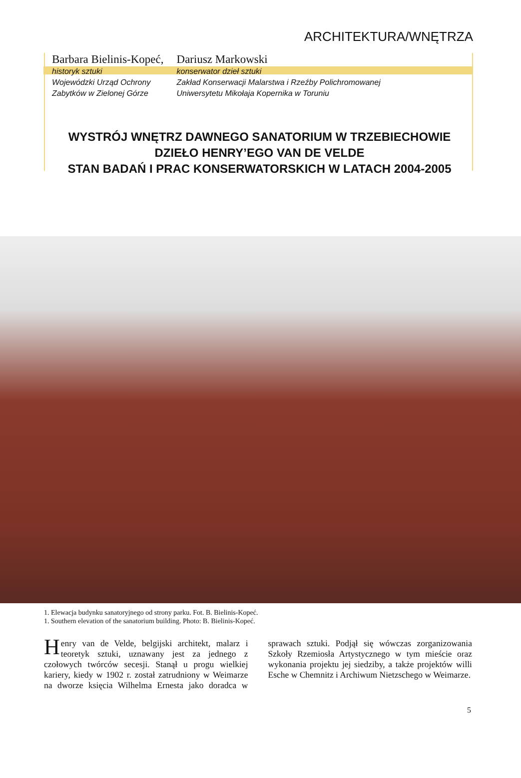ARCHITEKTURA/WNĘTRZA
Barbara Bielinis-Kopeć,
historyk sztuki
Wojewódzki Urząd Ochrony
Zabytków w Zielonej Górze
Dariusz Markowski
konserwator dzieł sztuki
Zakład Konserwacji Malarstwa i Rzeźby Polichromowanej
Uniwersytetu Mikołaja Kopernika w Toruniu
WYSTRÓJ WNĘTRZ DAWNEGO SANATORIUM W TRZEBIECHOWIE
DZIEŁO HENRY’EGO VAN DE VELDE
STAN BADAŃ I PRAC KONSERWATORSKICH W LATACH 2004-2005
1. Elewacja budynku sanatoryjnego od strony parku. Fot. B. Bielinis-Kopeć.
1. Southern elevation of the sanatorium building. Photo: B. Bielinis-Kopeć.
Henry van de Velde, belgijski architekt, malarz i teoretyk sztuki, uznawany jest za jednego z czołowych twórców secesji. Stanął u progu wielkiej kariery, kiedy w 1902 r. został zatrudniony w Weimarze na dworze księcia Wilhelma Ernesta jako doradca w sprawach sztuki. Podjął się wówczas zorganizowania Szkoły Rzemiosła Artystycznego w tym mieście oraz wykonania projektu jej siedziby, a także projektów willi Esche w Chemnitz i Archiwum Nietzschego w Weimarze.
5